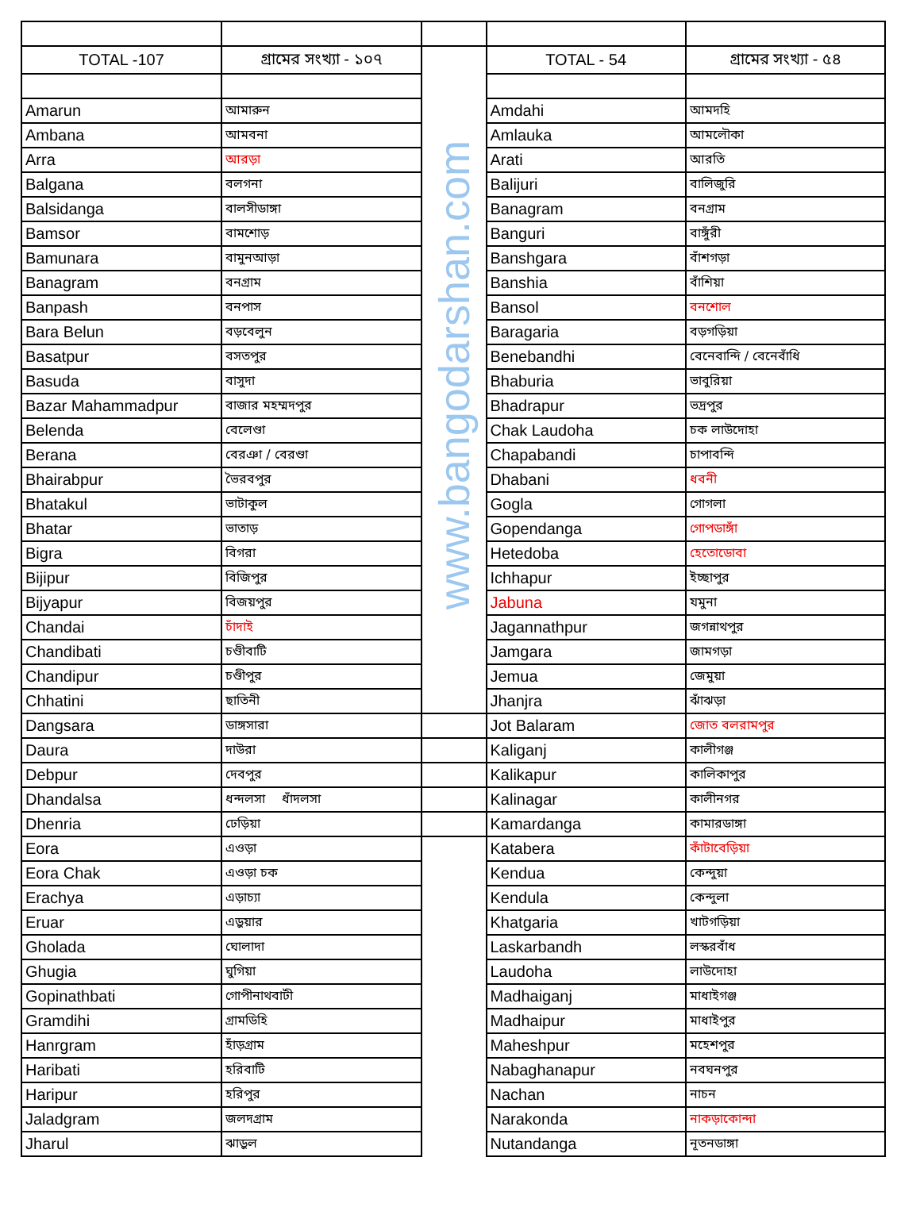| TOTAL -107 | গ্রামের সংখ্যা - ১০৭ | www.bangodarshan.com | TOTAL - 54 | গ্রামের সংখ্যা - ৫৪ |
| Amarun | আমারুন | | Amdahi | আমদহি |
| Ambana | আমবনা | | Amlauka | আমলৌকা |
| Arra | আরড়া | | Arati | আরতি |
| Balgana | বলগনা | | Balijuri | বালিজুরি |
| Balsidanga | বালসীডাঙ্গা | | Banagram | বনগ্রাম |
| Bamsor | বামশোড় | | Banguri | বাঙ্গুঁরী |
| Bamunara | বামুনআড়া | | Banshgara | বাঁশগড়া |
| Banagram | বনগ্রাম | | Banshia | বাঁশিয়া |
| Banpash | বনপাস | | Bansol | বনশোল |
| Bara Belun | বড়বেলুন | | Baragaria | বড়গড়িয়া |
| Basatpur | বসতপুর | | Benebandhi | বেনেবান্দি / বেনেবাঁধি |
| Basuda | বাসুদা | | Bhaburia | ভাবুরিয়া |
| Bazar Mahammadpur | বাজার মহম্মদপুর | | Bhadrapur | ভদ্রপুর |
| Belenda | বেলেণ্ডা | | Chak Laudoha | চক লাউদোহা |
| Berana | বেরঞা / বেরণ্ডা | | Chapabandi | চাপাবন্দি |
| Bhairabpur | ভৈরবপুর | | Dhabani | ধবনী |
| Bhatakul | ভাটাকুল | | Gogla | গোগলা |
| Bhatar | ভাতাড় | | Gopendanga | গোপডাঙ্গাঁ |
| Bigra | বিগরা | | Hetedoba | হেতোডোবা |
| Bijipur | বিজিপুর | | Ichhapur | ইচ্ছাপুর |
| Bijyapur | বিজয়পুর | | Jabuna | যমুনা |
| Chandai | চাঁদাই | | Jagannathpur | জগন্নাথপুর |
| Chandibati | চণ্ডীবাটি | | Jamgara | জামগড়া |
| Chandipur | চণ্ডীপুর | | Jemua | জেমুয়া |
| Chhatini | ছাতিনী | | Jhanjra | ঝাঁঝড়া |
| Dangsara | ডাঙ্গসারা | | Jot Balaram | জোত বলরামপুর |
| Daura | দাউরা | | Kaliganj | কালীগঞ্জ |
| Debpur | দেবপুর | | Kalikapur | কালিকাপুর |
| Dhandalsa | ধন্দলসা ধাঁদলসা | | Kalinagar | কালীনগর |
| Dhenria | ঢেড়িয়া | | Kamardanga | কামারডাঙ্গা |
| Eora | এওড়া | | Katabera | কাঁটাবেড়িয়া |
| Eora Chak | এওড়া চক | | Kendua | কেন্দুয়া |
| Erachya | এড়াচ্যা | | Kendula | কেন্দুলা |
| Eruar | এড়ুয়ার | | Khatgaria | খাটগড়িয়া |
| Gholada | ঘোলাদা | | Laskarbandh | লস্করবাঁধ |
| Ghugia | ঘুগিয়া | | Laudoha | লাউদোহা |
| Gopinathbati | গোপীনাথবাটী | | Madhaiganj | মাধাইগঞ্জ |
| Gramdihi | গ্রামডিহি | | Madhaipur | মাধাইপুর |
| Hanrgram | হাঁড়গ্রাম | | Maheshpur | মহেশপুর |
| Haribati | হরিবাটি | | Nabaghanapur | নবঘনপুর |
| Haripur | হরিপুর | | Nachan | নাচন |
| Jaladgram | জলদগ্রাম | | Narakonda | নাকড়াকোন্দা |
| Jharul | ঝাড়ুল | | Nutandanga | নূতনডাঙ্গা |